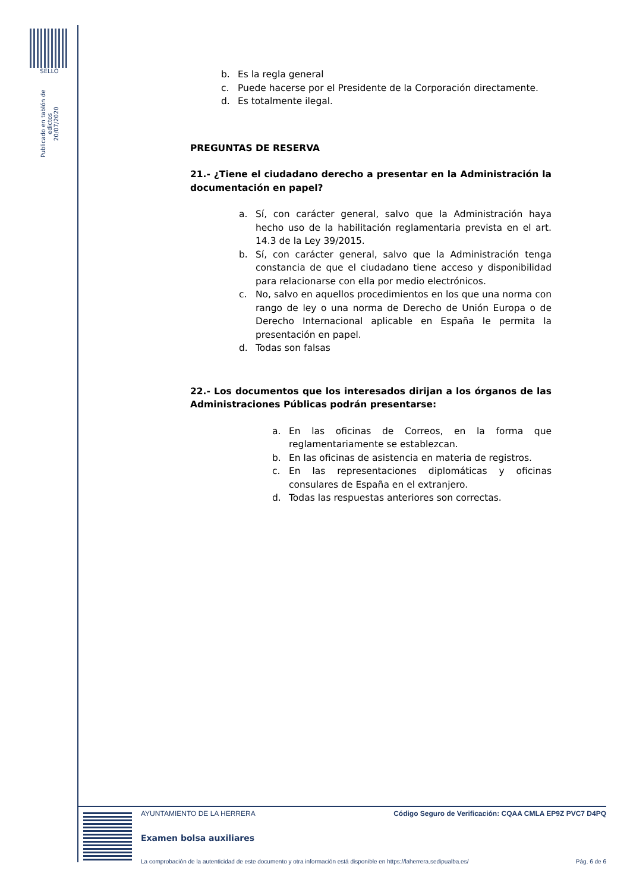SELLO
Publicado en tablón de edictos
20/07/2020
b. Es la regla general
c. Puede hacerse por el Presidente de la Corporación directamente.
d. Es totalmente ilegal.
PREGUNTAS DE RESERVA
21.- ¿Tiene el ciudadano derecho a presentar en la Administración la documentación en papel?
a. Sí, con carácter general, salvo que la Administración haya hecho uso de la habilitación reglamentaria prevista en el art. 14.3 de la Ley 39/2015.
b. Sí, con carácter general, salvo que la Administración tenga constancia de que el ciudadano tiene acceso y disponibilidad para relacionarse con ella por medio electrónicos.
c. No, salvo en aquellos procedimientos en los que una norma con rango de ley o una norma de Derecho de Unión Europa o de Derecho Internacional aplicable en España le permita la presentación en papel.
d. Todas son falsas
22.- Los documentos que los interesados dirijan a los órganos de las Administraciones Públicas podrán presentarse:
a. En las oficinas de Correos, en la forma que reglamentariamente se establezcan.
b. En las oficinas de asistencia en materia de registros.
c. En las representaciones diplomáticas y oficinas consulares de España en el extranjero.
d. Todas las respuestas anteriores son correctas.
AYUNTAMIENTO DE LA HERRERA Código Seguro de Verificación: CQAA CMLA EP9Z PVC7 D4PQ
Examen bolsa auxiliares
La comprobación de la autenticidad de este documento y otra información está disponible en https://laherrera.sedipualba.es/ Pág. 6 de 6